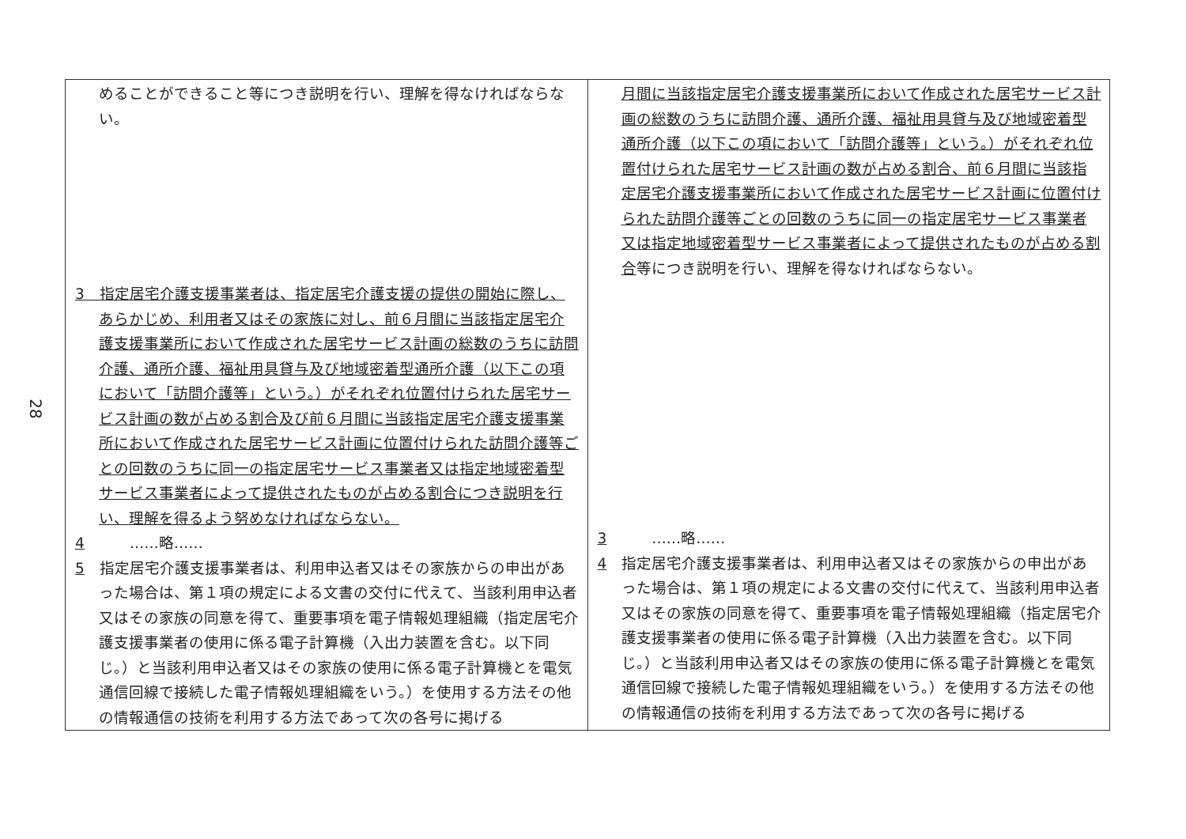28
| めることができること等につき説明を行い、理解を得なければならない。 3 指定居宅介護支援事業者は、指定居宅介護支援の提供の開始に際し、あらかじめ、利用者又はその家族に対し、前６月間に当該指定居宅介護支援事業所において作成された居宅サービス計画の総数のうちに訪問介護、通所介護、福祉用具貸与及び地域密着型通所介護（以下この項において「訪問介護等」という。）がそれぞれ位置付けられた居宅サービス計画の数が占める割合及び前６月間に当該指定居宅介護支援事業所において作成された居宅サービス計画に位置付けられた訪問介護等ごとの回数のうちに同一の指定居宅サービス事業者又は指定地域密着型サービス事業者によって提供されたものが占める割合につき説明を行い、理解を得るよう努めなければならない。 4 ……略…… 5 指定居宅介護支援事業者は、利用申込者又はその家族からの申出があった場合は、第１項の規定による文書の交付に代えて、当該利用申込者又はその家族の同意を得て、重要事項を電子情報処理組織（指定居宅介護支援事業者の使用に係る電子計算機（入出力装置を含む。以下同じ。）と当該利用申込者又はその家族の使用に係る電子計算機とを電気通信回線で接続した電子情報処理組織をいう。）を使用する方法その他の情報通信の技術を利用する方法であって次の各号に掲げる | 月間に当該指定居宅介護支援事業所において作成された居宅サービス計画の総数のうちに訪問介護、通所介護、福祉用具貸与及び地域密着型通所介護（以下この項において「訪問介護等」という。）がそれぞれ位置付けられた居宅サービス計画の数が占める割合、前６月間に当該指定居宅介護支援事業所において作成された居宅サービス計画に位置付けられた訪問介護等ごとの回数のうちに同一の指定居宅サービス事業者又は指定地域密着型サービス事業者によって提供されたものが占める割合 等につき説明を行い、理解を得なければならない。 3 ……略…… 4 指定居宅介護支援事業者は、利用申込者又はその家族からの申出があった場合は、第１項の規定による文書の交付に代えて、当該利用申込者又はその家族の同意を得て、重要事項を電子情報処理組織（指定居宅介護支援事業者の使用に係る電子計算機（入出力装置を含む。以下同じ。）と当該利用申込者又はその家族の使用に係る電子計算機とを電気通信回線で接続した電子情報処理組織をいう。）を使用する方法その他の情報通信の技術を利用する方法であって次の各号に掲げる |